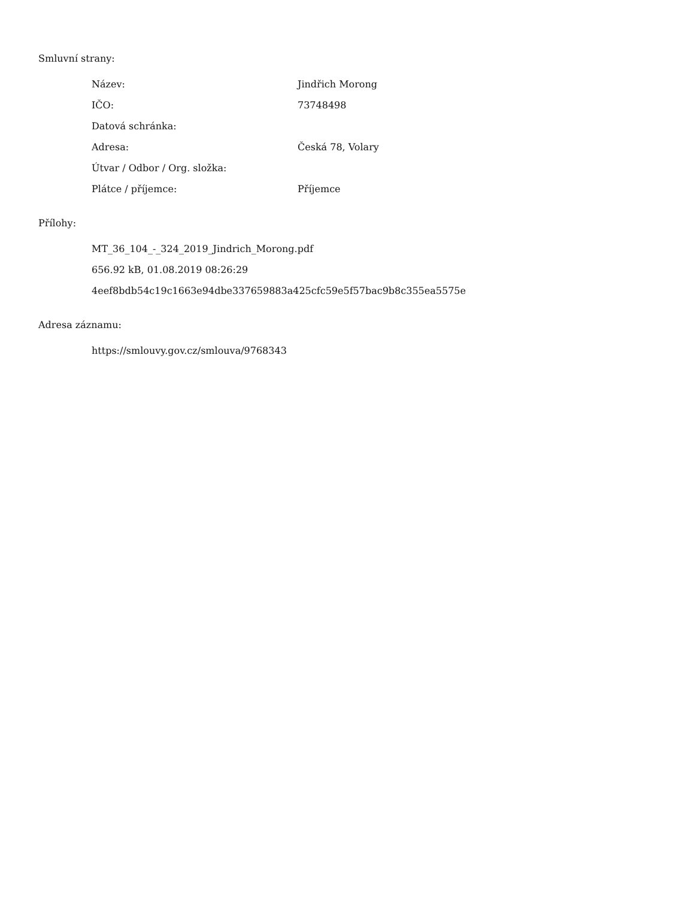Smluvní strany:
| Název: | Jindřich Morong |
| IČO: | 73748498 |
| Datová schránka: | |
| Adresa: | Česká 78, Volary |
| Útvar / Odbor / Org. složka: | |
| Plátce / příjemce: | Příjemce |
Přílohy:
MT_36_104_-_324_2019_Jindrich_Morong.pdf
656.92 kB, 01.08.2019 08:26:29
4eef8bdb54c19c1663e94dbe337659883a425cfc59e5f57bac9b8c355ea5575e
Adresa záznamu:
https://smlouvy.gov.cz/smlouva/9768343